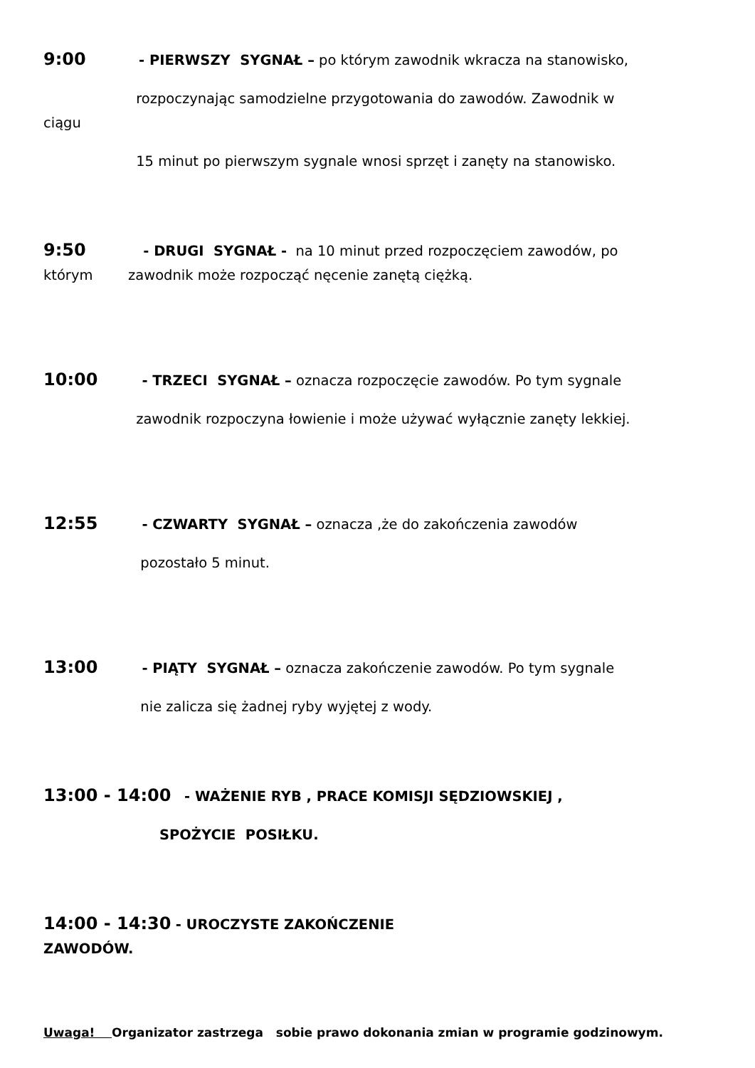9:00 - PIERWSZY SYGNAŁ – po którym zawodnik wkracza na stanowisko,
rozpoczynając samodzielne przygotowania do zawodów. Zawodnik w
ciągu
15 minut po pierwszym sygnale wnosi sprzęt i zanęty na stanowisko.
9:50 - DRUGI SYGNAŁ - na 10 minut przed rozpoczęciem zawodów, po
którym zawodnik może rozpocząć nęcenie zanętą ciężką.
10:00 - TRZECI SYGNAŁ – oznacza rozpoczęcie zawodów. Po tym sygnale
zawodnik rozpoczyna łowienie i może używać wyłącznie zanęty lekkiej.
12:55 - CZWARTY SYGNAŁ – oznacza ,że do zakończenia zawodów
pozostało 5 minut.
13:00 - PIĄTY SYGNAŁ – oznacza zakończenie zawodów. Po tym sygnale
nie zalicza się żadnej ryby wyjętej z wody.
13:00 - 14:00 - WAŻENIE RYB , PRACE KOMISJI SĘDZIOWSKIEJ ,
SPOŻYCIE POSIŁKU.
14:00 - 14:30 - UROCZYSTE ZAKOŃCZENIE
ZAWODÓW.
Uwaga! Organizator zastrzega sobie prawo dokonania zmian w programie godzinowym.